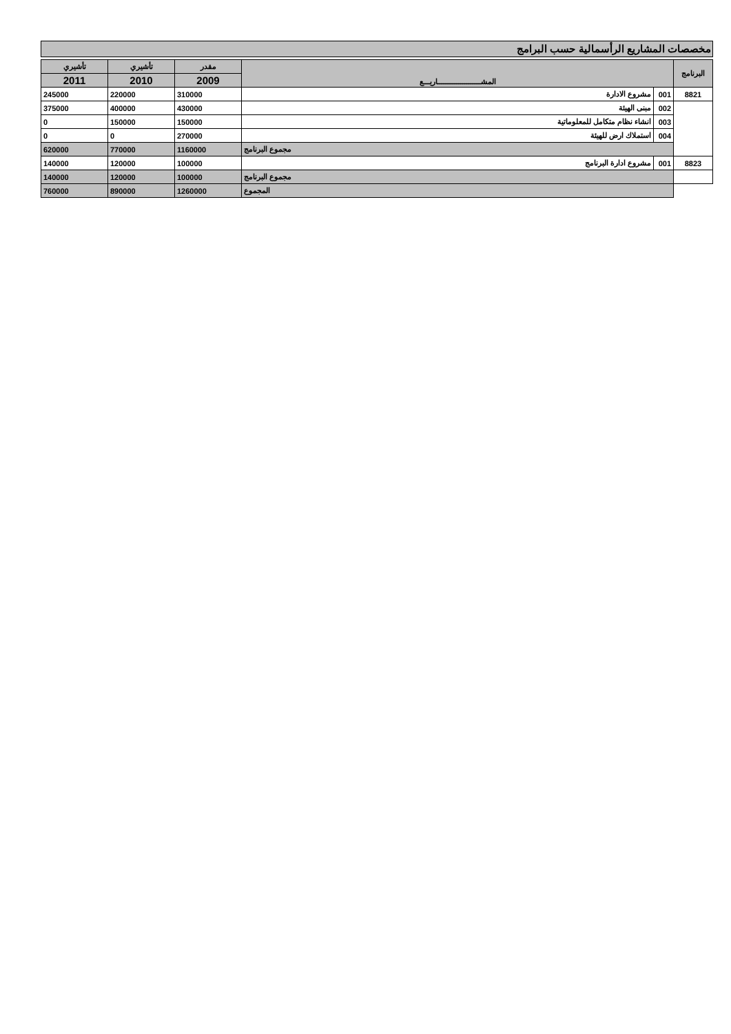مخصصات المشاريع الرأسمالية حسب البرامج
| البرنامج | المشـــــــــــــــــــــاريـــع | | مقدر | تأشيري | تأشيري |
| --- | --- | --- | --- | --- | --- |
| | | | 2009 | 2010 | 2011 |
| 8821 | 001 | مشروع الادارة | 310000 | 220000 | 245000 |
| | 002 | مبنى الهيئة | 430000 | 400000 | 375000 |
| | 003 | انشاء نظام متكامل للمعلوماتية | 150000 | 150000 | 0 |
| | 004 | استملاك ارض للهيئة | 270000 | 0 | 0 |
| | مجموع البرنامج | | 1160000 | 770000 | 620000 |
| 8823 | 001 | مشروع ادارة البرنامج | 100000 | 120000 | 140000 |
| | مجموع البرنامج | | 100000 | 120000 | 140000 |
| | المجموع | | 1260000 | 890000 | 760000 |